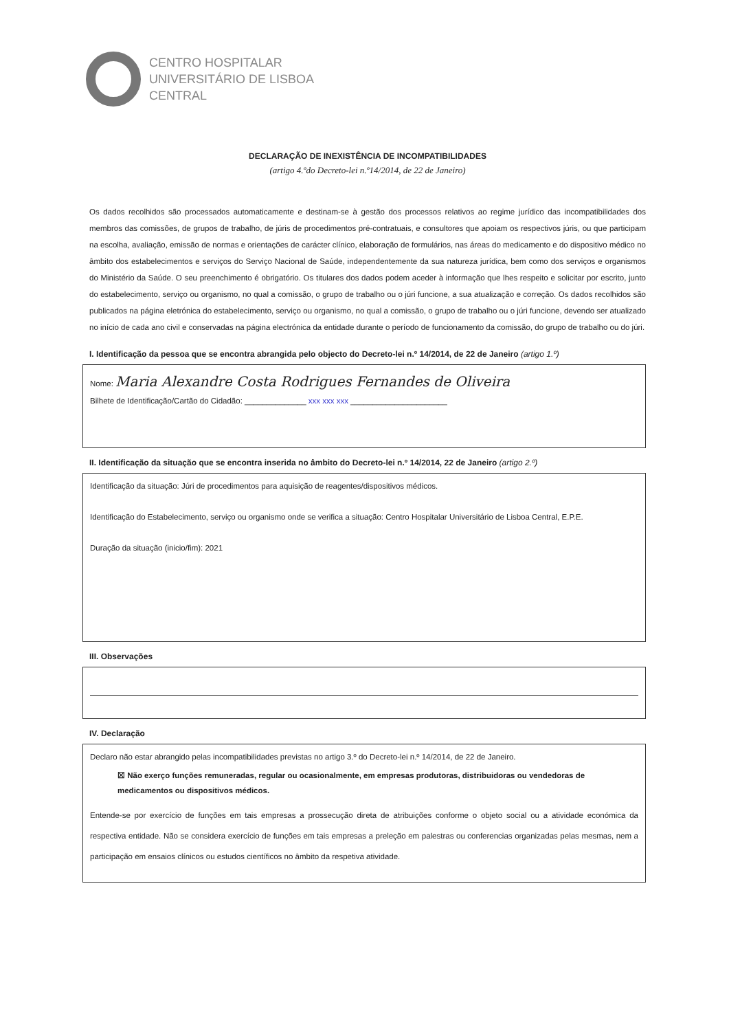CENTRO HOSPITALAR
UNIVERSITÁRIO DE LISBOA
CENTRAL
DECLARAÇÃO DE INEXISTÊNCIA DE INCOMPATIBILIDADES
(artigo 4.ºdo Decreto-lei n.º14/2014, de 22 de Janeiro)
Os dados recolhidos são processados automaticamente e destinam-se à gestão dos processos relativos ao regime jurídico das incompatibilidades dos membros das comissões, de grupos de trabalho, de júris de procedimentos pré-contratuais, e consultores que apoiam os respectivos júris, ou que participam na escolha, avaliação, emissão de normas e orientações de carácter clínico, elaboração de formulários, nas áreas do medicamento e do dispositivo médico no âmbito dos estabelecimentos e serviços do Serviço Nacional de Saúde, independentemente da sua natureza jurídica, bem como dos serviços e organismos do Ministério da Saúde. O seu preenchimento é obrigatório. Os titulares dos dados podem aceder à informação que lhes respeito e solicitar por escrito, junto do estabelecimento, serviço ou organismo, no qual a comissão, o grupo de trabalho ou o júri funcione, a sua atualização e correção. Os dados recolhidos são publicados na página eletrónica do estabelecimento, serviço ou organismo, no qual a comissão, o grupo de trabalho ou o júri funcione, devendo ser atualizado no início de cada ano civil e conservadas na página electrónica da entidade durante o período de funcionamento da comissão, do grupo de trabalho ou do júri.
I. Identificação da pessoa que se encontra abrangida pelo objecto do Decreto-lei n.º 14/2014, de 22 de Janeiro (artigo 1.º)
Nome: Maria Alexandre Costa Rodrigues Fernandes de Oliveira
Bilhete de Identificação/Cartão do Cidadão: ______________ xxx xxx xxx ______________________
II. Identificação da situação que se encontra inserida no âmbito do Decreto-lei n.º 14/2014, 22 de Janeiro (artigo 2.º)
Identificação da situação: Júri de procedimentos para aquisição de reagentes/dispositivos médicos.
Identificação do Estabelecimento, serviço ou organismo onde se verifica a situação: Centro Hospitalar Universitário de Lisboa Central, E.P.E.
Duração da situação (inicio/fim): 2021
III. Observações
IV. Declaração
Declaro não estar abrangido pelas incompatibilidades previstas no artigo 3.º do Decreto-lei n.º 14/2014, de 22 de Janeiro.
☒ Não exerço funções remuneradas, regular ou ocasionalmente, em empresas produtoras, distribuidoras ou vendedoras de medicamentos ou dispositivos médicos.
Entende-se por exercício de funções em tais empresas a prossecução direta de atribuições conforme o objeto social ou a atividade económica da respectiva entidade. Não se considera exercício de funções em tais empresas a preleção em palestras ou conferencias organizadas pelas mesmas, nem a participação em ensaios clínicos ou estudos científicos no âmbito da respetiva atividade.